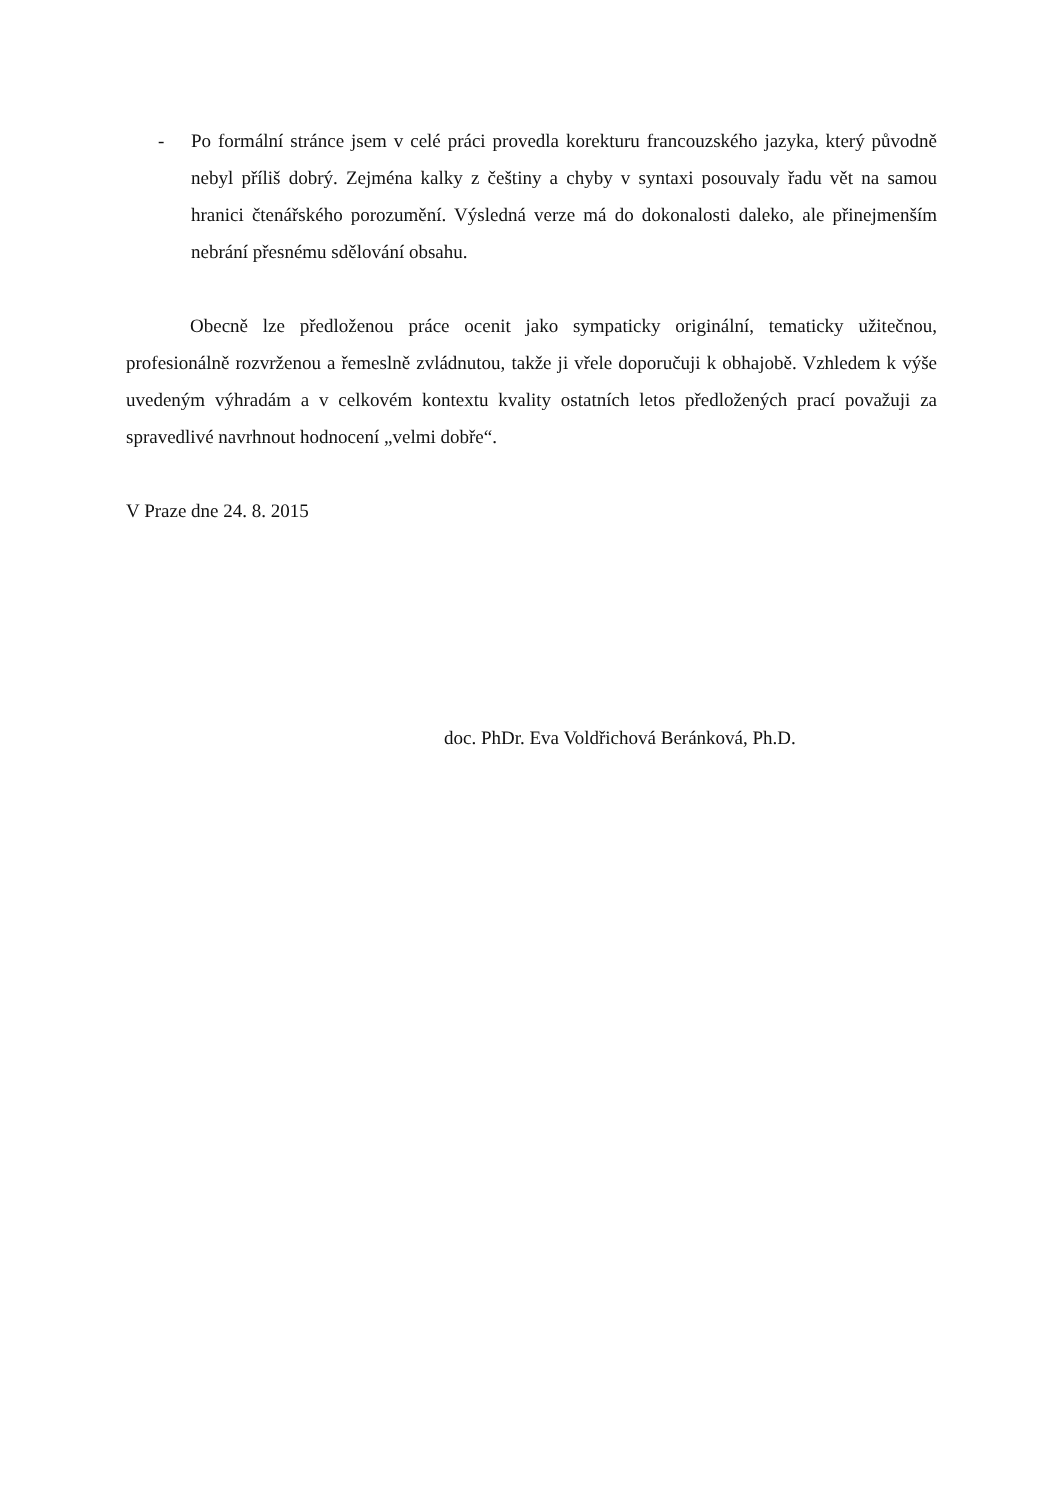- Po formální stránce jsem v celé práci provedla korekturu francouzského jazyka, který původně nebyl příliš dobrý. Zejména kalky z češtiny a chyby v syntaxi posouvaly řadu vět na samou hranici čtenářského porozumění. Výsledná verze má do dokonalosti daleko, ale přinejmenším nebrání přesnému sdělování obsahu.
Obecně lze předloženou práce ocenit jako sympaticky originální, tematicky užitečnou, profesionálně rozvrženou a řemeslně zvládnutou, takže ji vřele doporučuji k obhajobě. Vzhledem k výše uvedeným výhradám a v celkovém kontextu kvality ostatních letos předložených prací považuji za spravedlivé navrhnout hodnocení „velmi dobře“.
V Praze dne 24. 8. 2015
doc. PhDr. Eva Voldřichová Beránková, Ph.D.